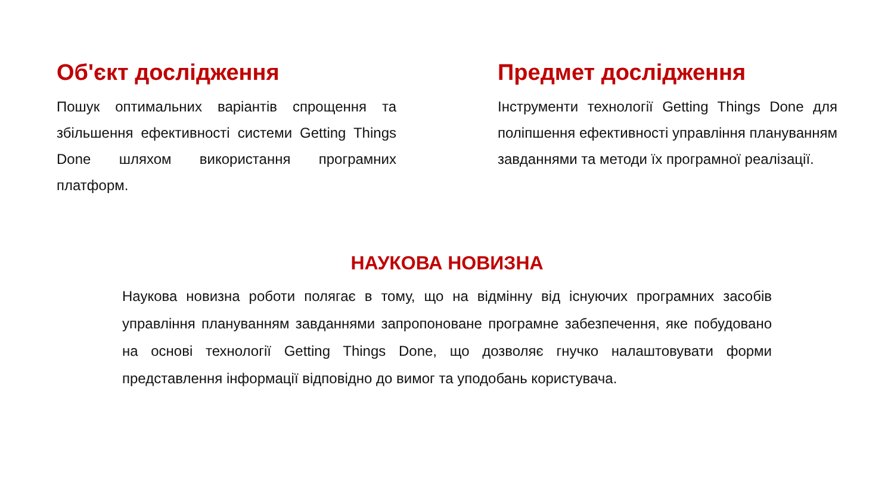Об'єкт дослідження
Пошук оптимальних варіантів спрощення та збільшення ефективності системи Getting Things Done шляхом використання програмних платформ.
Предмет дослідження
Інструменти технології Getting Things Done для поліпшення ефективності управління плануванням завданнями та методи їх програмної реалізації.
НАУКОВА НОВИЗНА
Наукова новизна роботи полягає в тому, що на відмінну від існуючих програмних засобів управління плануванням завданнями запропоноване програмне забезпечення, яке побудовано на основі технології Getting Things Done, що дозволяє гнучко налаштовувати форми представлення інформації відповідно до вимог та уподобань користувача.